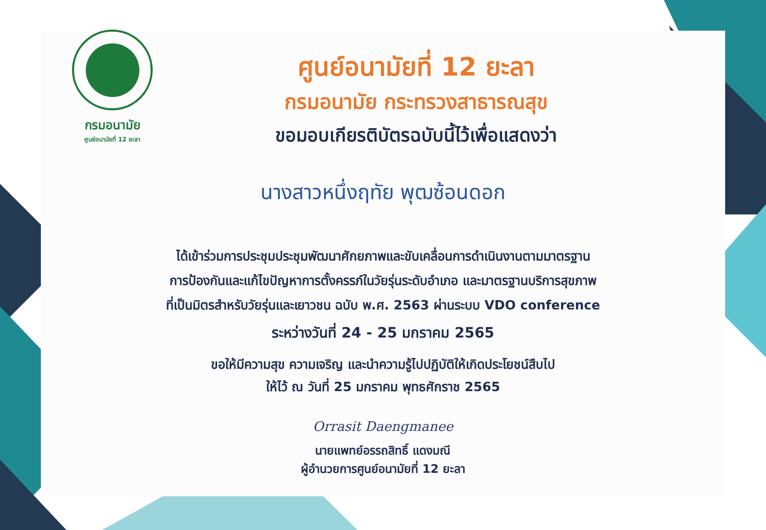กรมอนามัย
ศูนย์อนามัยที่ 12 ยะลา
ศูนย์อนามัยที่ 12 ยะลา
กรมอนามัย กระทรวงสาธารณสุข
ขอมอบเกียรติบัตรฉบับนี้ไว้เพื่อแสดงว่า
นางสาวหนึ่งฤทัย พุฒซ้อนดอก
ได้เข้าร่วมการประชุมประชุมพัฒนาศักยภาพและขับเคลื่อนการดำเนินงานตามมาตรฐาน
การป้องกันและแก้ไขปัญหาการตั้งครรภ์ในวัยรุ่นระดับอำเภอ และมาตรฐานบริการสุขภาพ
ที่เป็นมิตรสำหรับวัยรุ่นและเยาวชน ฉบับ พ.ศ. 2563 ผ่านระบบ VDO conference
ระหว่างวันที่ 24 - 25 มกราคม 2565
ขอให้มีความสุข ความเจริญ และนำความรู้ไปปฏิบัติให้เกิดประโยชน์สืบไป
ให้ไว้ ณ วันที่ 25 มกราคม พุทธศักราช 2565
Orrasit Daengmanee
นายแพทย์อรรถสิทธิ์ แดงมณี
ผู้อำนวยการศูนย์อนามัยที่ 12 ยะลา